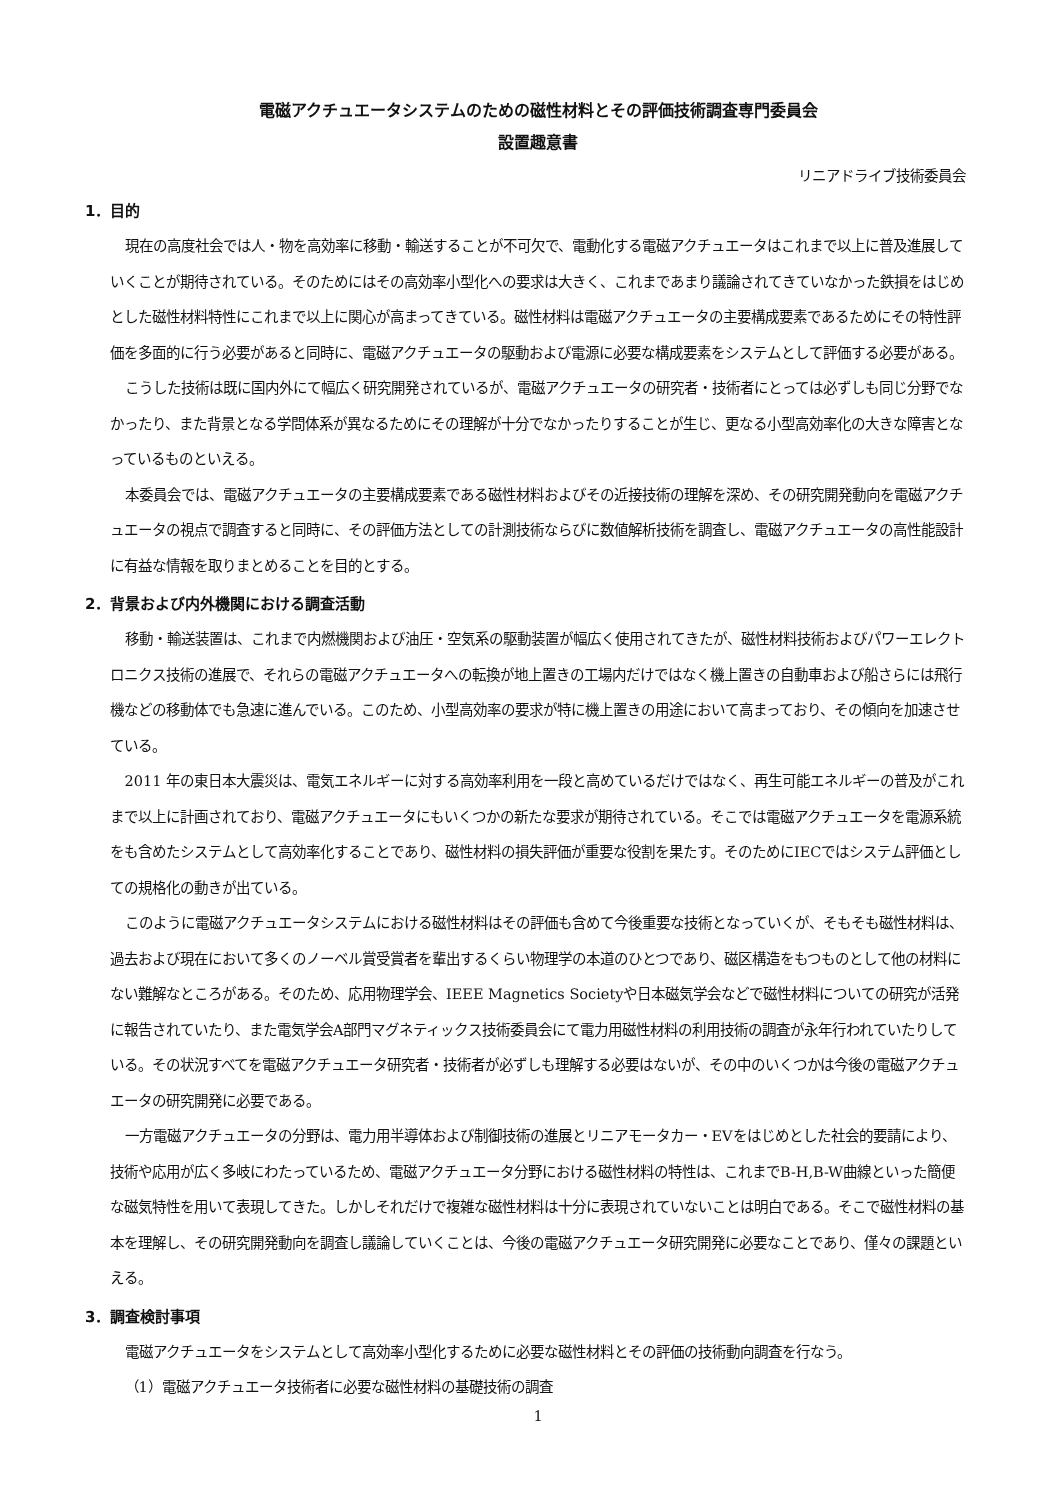電磁アクチュエータシステムのための磁性材料とその評価技術調査専門委員会
設置趣意書
リニアドライブ技術委員会
1．目的
現在の高度社会では人・物を高効率に移動・輸送することが不可欠で、電動化する電磁アクチュエータはこれまで以上に普及進展していくことが期待されている。そのためにはその高効率小型化への要求は大きく、これまであまり議論されてきていなかった鉄損をはじめとした磁性材料特性にこれまで以上に関心が高まってきている。磁性材料は電磁アクチュエータの主要構成要素であるためにその特性評価を多面的に行う必要があると同時に、電磁アクチュエータの駆動および電源に必要な構成要素をシステムとして評価する必要がある。
こうした技術は既に国内外にて幅広く研究開発されているが、電磁アクチュエータの研究者・技術者にとっては必ずしも同じ分野でなかったり、また背景となる学問体系が異なるためにその理解が十分でなかったりすることが生じ、更なる小型高効率化の大きな障害となっているものといえる。
本委員会では、電磁アクチュエータの主要構成要素である磁性材料およびその近接技術の理解を深め、その研究開発動向を電磁アクチュエータの視点で調査すると同時に、その評価方法としての計測技術ならびに数値解析技術を調査し、電磁アクチュエータの高性能設計に有益な情報を取りまとめることを目的とする。
2．背景および内外機関における調査活動
移動・輸送装置は、これまで内燃機関および油圧・空気系の駆動装置が幅広く使用されてきたが、磁性材料技術およびパワーエレクトロニクス技術の進展で、それらの電磁アクチュエータへの転換が地上置きの工場内だけではなく機上置きの自動車および船さらには飛行機などの移動体でも急速に進んでいる。このため、小型高効率の要求が特に機上置きの用途において高まっており、その傾向を加速させている。
2011 年の東日本大震災は、電気エネルギーに対する高効率利用を一段と高めているだけではなく、再生可能エネルギーの普及がこれまで以上に計画されており、電磁アクチュエータにもいくつかの新たな要求が期待されている。そこでは電磁アクチュエータを電源系統をも含めたシステムとして高効率化することであり、磁性材料の損失評価が重要な役割を果たす。そのためにIECではシステム評価としての規格化の動きが出ている。
このように電磁アクチュエータシステムにおける磁性材料はその評価も含めて今後重要な技術となっていくが、そもそも磁性材料は、過去および現在において多くのノーベル賞受賞者を輩出するくらい物理学の本道のひとつであり、磁区構造をもつものとして他の材料にない難解なところがある。そのため、応用物理学会、IEEE Magnetics Societyや日本磁気学会などで磁性材料についての研究が活発に報告されていたり、また電気学会A部門マグネティックス技術委員会にて電力用磁性材料の利用技術の調査が永年行われていたりしている。その状況すべてを電磁アクチュエータ研究者・技術者が必ずしも理解する必要はないが、その中のいくつかは今後の電磁アクチュエータの研究開発に必要である。
一方電磁アクチュエータの分野は、電力用半導体および制御技術の進展とリニアモータカー・EVをはじめとした社会的要請により、技術や応用が広く多岐にわたっているため、電磁アクチュエータ分野における磁性材料の特性は、これまでB-H,B-W曲線といった簡便な磁気特性を用いて表現してきた。しかしそれだけで複雑な磁性材料は十分に表現されていないことは明白である。そこで磁性材料の基本を理解し、その研究開発動向を調査し議論していくことは、今後の電磁アクチュエータ研究開発に必要なことであり、僅々の課題といえる。
3．調査検討事項
電磁アクチュエータをシステムとして高効率小型化するために必要な磁性材料とその評価の技術動向調査を行なう。
（1）電磁アクチュエータ技術者に必要な磁性材料の基礎技術の調査
1